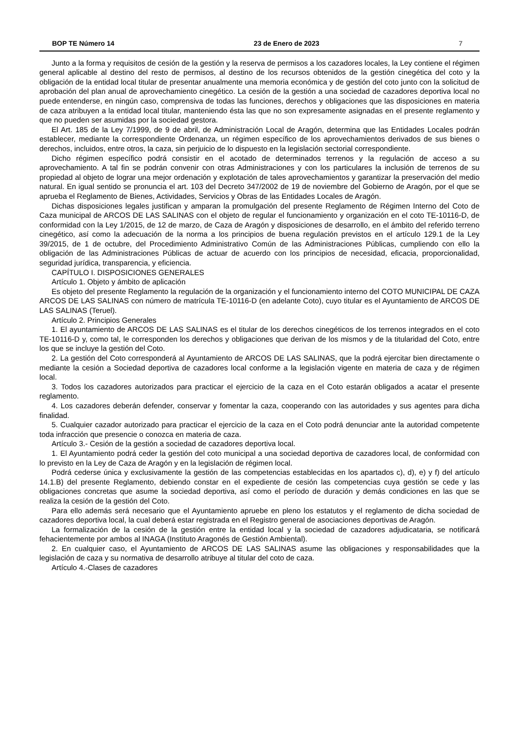BOP TE Número 14 23 de Enero de 2023 7
Junto a la forma y requisitos de cesión de la gestión y la reserva de permisos a los cazadores locales, la Ley contiene el régimen general aplicable al destino del resto de permisos, al destino de los recursos obtenidos de la gestión cinegética del coto y la obligación de la entidad local titular de presentar anualmente una memoria económica y de gestión del coto junto con la solicitud de aprobación del plan anual de aprovechamiento cinegético. La cesión de la gestión a una sociedad de cazadores deportiva local no puede entenderse, en ningún caso, comprensiva de todas las funciones, derechos y obligaciones que las disposiciones en materia de caza atribuyen a la entidad local titular, manteniendo ésta las que no son expresamente asignadas en el presente reglamento y que no pueden ser asumidas por la sociedad gestora.
El Art. 185 de la Ley 7/1999, de 9 de abril, de Administración Local de Aragón, determina que las Entidades Locales podrán establecer, mediante la correspondiente Ordenanza, un régimen específico de los aprovechamientos derivados de sus bienes o derechos, incluidos, entre otros, la caza, sin perjuicio de lo dispuesto en la legislación sectorial correspondiente.
Dicho régimen específico podrá consistir en el acotado de determinados terrenos y la regulación de acceso a su aprovechamiento. A tal fin se podrán convenir con otras Administraciones y con los particulares la inclusión de terrenos de su propiedad al objeto de lograr una mejor ordenación y explotación de tales aprovechamientos y garantizar la preservación del medio natural. En igual sentido se pronuncia el art. 103 del Decreto 347/2002 de 19 de noviembre del Gobierno de Aragón, por el que se aprueba el Reglamento de Bienes, Actividades, Servicios y Obras de las Entidades Locales de Aragón.
Dichas disposiciones legales justifican y amparan la promulgación del presente Reglamento de Régimen Interno del Coto de Caza municipal de ARCOS DE LAS SALINAS con el objeto de regular el funcionamiento y organización en el coto TE-10116-D, de conformidad con la Ley 1/2015, de 12 de marzo, de Caza de Aragón y disposiciones de desarrollo, en el ámbito del referido terreno cinegético, así como la adecuación de la norma a los principios de buena regulación previstos en el artículo 129.1 de la Ley 39/2015, de 1 de octubre, del Procedimiento Administrativo Común de las Administraciones Públicas, cumpliendo con ello la obligación de las Administraciones Públicas de actuar de acuerdo con los principios de necesidad, eficacia, proporcionalidad, seguridad jurídica, transparencia, y eficiencia.
CAPÍTULO I. DISPOSICIONES GENERALES
Artículo 1. Objeto y ámbito de aplicación
Es objeto del presente Reglamento la regulación de la organización y el funcionamiento interno del COTO MUNICIPAL DE CAZA ARCOS DE LAS SALINAS con número de matrícula TE-10116-D (en adelante Coto), cuyo titular es el Ayuntamiento de ARCOS DE LAS SALINAS (Teruel).
Artículo 2. Principios Generales
1. El ayuntamiento de ARCOS DE LAS SALINAS es el titular de los derechos cinegéticos de los terrenos integrados en el coto TE-10116-D y, como tal, le corresponden los derechos y obligaciones que derivan de los mismos y de la titularidad del Coto, entre los que se incluye la gestión del Coto.
2. La gestión del Coto corresponderá al Ayuntamiento de ARCOS DE LAS SALINAS, que la podrá ejercitar bien directamente o mediante la cesión a Sociedad deportiva de cazadores local conforme a la legislación vigente en materia de caza y de régimen local.
3. Todos los cazadores autorizados para practicar el ejercicio de la caza en el Coto estarán obligados a acatar el presente reglamento.
4. Los cazadores deberán defender, conservar y fomentar la caza, cooperando con las autoridades y sus agentes para dicha finalidad.
5. Cualquier cazador autorizado para practicar el ejercicio de la caza en el Coto podrá denunciar ante la autoridad competente toda infracción que presencie o conozca en materia de caza.
Artículo 3.- Cesión de la gestión a sociedad de cazadores deportiva local.
1. El Ayuntamiento podrá ceder la gestión del coto municipal a una sociedad deportiva de cazadores local, de conformidad con lo previsto en la Ley de Caza de Aragón y en la legislación de régimen local.
Podrá cederse única y exclusivamente la gestión de las competencias establecidas en los apartados c), d), e) y f) del artículo 14.1.B) del presente Reglamento, debiendo constar en el expediente de cesión las competencias cuya gestión se cede y las obligaciones concretas que asume la sociedad deportiva, así como el período de duración y demás condiciones en las que se realiza la cesión de la gestión del Coto.
Para ello además será necesario que el Ayuntamiento apruebe en pleno los estatutos y el reglamento de dicha sociedad de cazadores deportiva local, la cual deberá estar registrada en el Registro general de asociaciones deportivas de Aragón.
La formalización de la cesión de la gestión entre la entidad local y la sociedad de cazadores adjudicataria, se notificará fehacientemente por ambos al INAGA (Instituto Aragonés de Gestión Ambiental).
2. En cualquier caso, el Ayuntamiento de ARCOS DE LAS SALINAS asume las obligaciones y responsabilidades que la legislación de caza y su normativa de desarrollo atribuye al titular del coto de caza.
Artículo 4.-Clases de cazadores